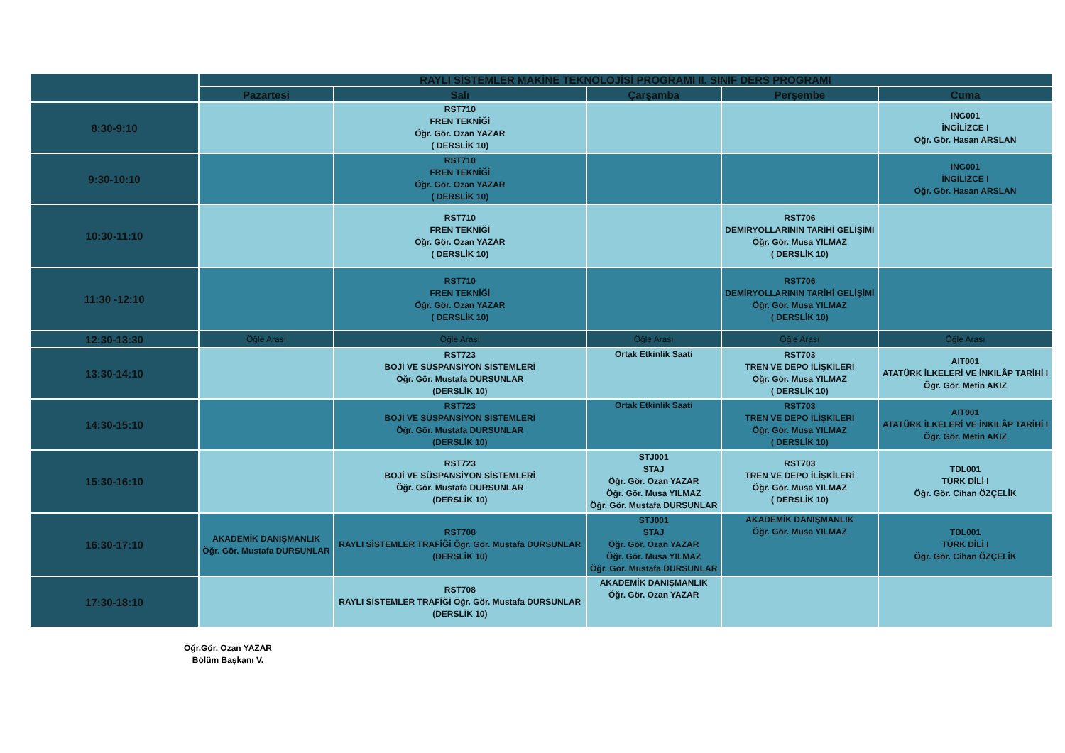| | RAYLI SİSTEMLER MAKİNE TEKNOLOJİSİ PROGRAMI II. SINIF DERS PROGRAMI | | | | |
| | Pazartesi | Salı | Çarşamba | Perşembe | Cuma |
| 8:30-9:10 | | RST710 FREN TEKNİĞİ Öğr. Gör. Ozan YAZAR ( DERSLİK 10) | | | ING001 İNGİLİZCE I Öğr. Gör. Hasan ARSLAN |
| 9:30-10:10 | | RST710 FREN TEKNİĞİ Öğr. Gör. Ozan YAZAR ( DERSLİK 10) | | | ING001 İNGİLİZCE I Öğr. Gör. Hasan ARSLAN |
| 10:30-11:10 | | RST710 FREN TEKNİĞİ Öğr. Gör. Ozan YAZAR ( DERSLİK 10) | | RST706 DEMİRYOLLARININ TARİHİ GELİŞİMİ Öğr. Gör. Musa YILMAZ ( DERSLİK 10) | |
| 11:30 -12:10 | | RST710 FREN TEKNİĞİ Öğr. Gör. Ozan YAZAR ( DERSLİK 10) | | RST706 DEMİRYOLLARININ TARİHİ GELİŞİMİ Öğr. Gör. Musa YILMAZ ( DERSLİK 10) | |
| 12:30-13:30 | Öğle Arası | Öğle Arası | Öğle Arası | Öğle Arası | Öğle Arası |
| 13:30-14:10 | | RST723 BOJİ VE SÜSPANSİYON SİSTEMLERİ Öğr. Gör. Mustafa DURSUNLAR (DERSLİK 10) | Ortak Etkinlik Saati | RST703 TREN VE DEPO İLİŞKİLERİ Öğr. Gör. Musa YILMAZ ( DERSLİK 10) | AIT001 ATATÜRK İLKELERİ VE İNKILÂP TARİHİ I Öğr. Gör. Metin AKIZ |
| 14:30-15:10 | | RST723 BOJİ VE SÜSPANSİYON SİSTEMLERİ Öğr. Gör. Mustafa DURSUNLAR (DERSLİK 10) | Ortak Etkinlik Saati | RST703 TREN VE DEPO İLİŞKİLERİ Öğr. Gör. Musa YILMAZ ( DERSLİK 10) | AIT001 ATATÜRK İLKELERİ VE İNKILÂP TARİHİ I Öğr. Gör. Metin AKIZ |
| 15:30-16:10 | | RST723 BOJİ VE SÜSPANSİYON SİSTEMLERİ Öğr. Gör. Mustafa DURSUNLAR (DERSLİK 10) | STJ001 STAJ Öğr. Gör. Ozan YAZAR Öğr. Gör. Musa YILMAZ Öğr. Gör. Mustafa DURSUNLAR | RST703 TREN VE DEPO İLİŞKİLERİ Öğr. Gör. Musa YILMAZ ( DERSLİK 10) | TDL001 TÜRK DİLİ I Öğr. Gör. Cihan ÖZÇELİK |
| 16:30-17:10 | AKADEMİK DANIŞMANLIK Öğr. Gör. Mustafa DURSUNLAR | RST708 RAYLI SİSTEMLER TRAFİĞİ Öğr. Gör. Mustafa DURSUNLAR (DERSLİK 10) | STJ001 STAJ Öğr. Gör. Ozan YAZAR Öğr. Gör. Musa YILMAZ Öğr. Gör. Mustafa DURSUNLAR | AKADEMİK DANIŞMANLIK Öğr. Gör. Musa YILMAZ | TDL001 TÜRK DİLİ I Öğr. Gör. Cihan ÖZÇELİK |
| 17:30-18:10 | | RST708 RAYLI SİSTEMLER TRAFİĞİ Öğr. Gör. Mustafa DURSUNLAR (DERSLİK 10) | AKADEMİK DANIŞMANLIK Öğr. Gör. Ozan YAZAR | | |
Öğr.Gör. Ozan YAZAR
Bölüm Başkanı V.